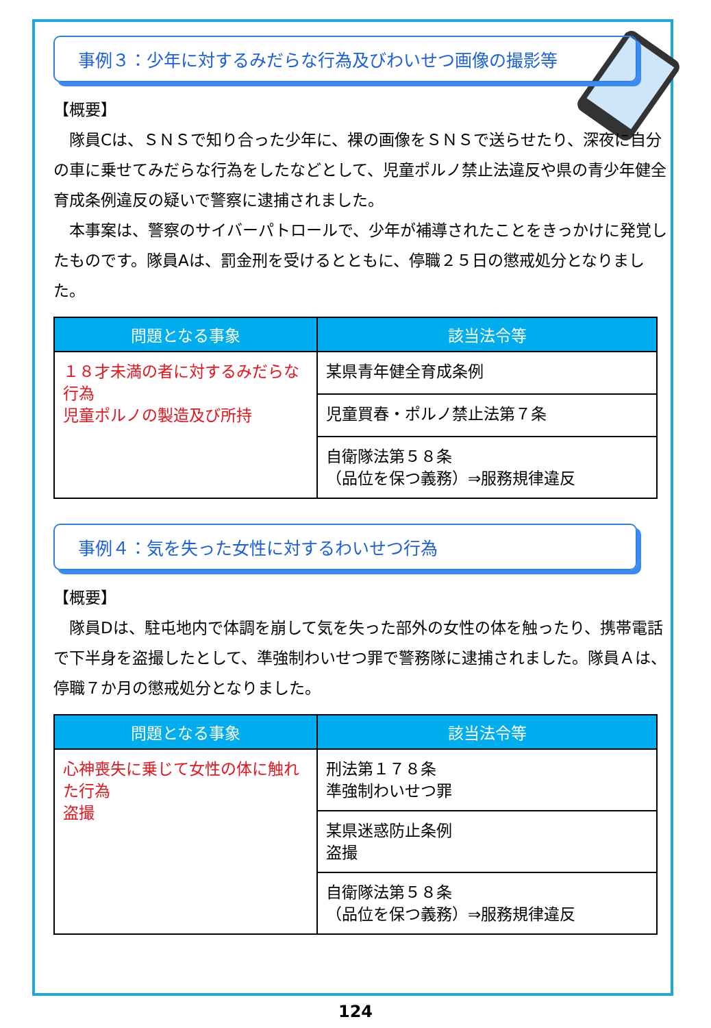事例３：少年に対するみだらな行為及びわいせつ画像の撮影等
【概要】
隊員Cは、ＳＮＳで知り合った少年に、裸の画像をＳＮＳで送らせたり、深夜に自分の車に乗せてみだらな行為をしたなどとして、児童ポルノ禁止法違反や県の青少年健全育成条例違反の疑いで警察に逮捕されました。
本事案は、警察のサイバーパトロールで、少年が補導されたことをきっかけに発覚したものです。隊員Aは、罰金刑を受けるとともに、停職２５日の懲戒処分となりました。
| 問題となる事象 | 該当法令等 |
| --- | --- |
| １８才未満の者に対するみだらな行為 児童ポルノの製造及び所持 | 某県青年健全育成条例 |
| | 児童買春・ポルノ禁止法第７条 |
| | 自衛隊法第５８条 （品位を保つ義務）⇒服務規律違反 |
事例４：気を失った女性に対するわいせつ行為
【概要】
隊員Dは、駐屯地内で体調を崩して気を失った部外の女性の体を触ったり、携帯電話で下半身を盗撮したとして、準強制わいせつ罪で警務隊に逮捕されました。隊員Ａは、停職７か月の懲戒処分となりました。
| 問題となる事象 | 該当法令等 |
| --- | --- |
| 心神喪失に乗じて女性の体に触れた行為 盗撮 | 刑法第１７８条 準強制わいせつ罪 |
| | 某県迷惑防止条例 盗撮 |
| | 自衛隊法第５８条 （品位を保つ義務）⇒服務規律違反 |
124